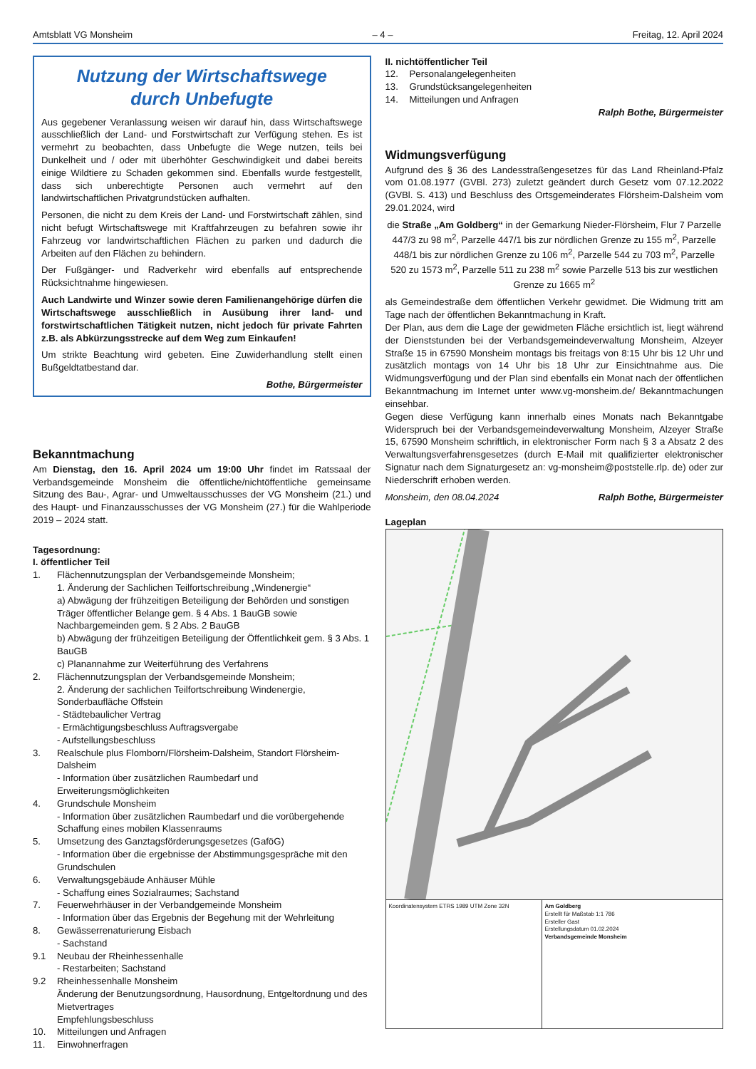Amtsblatt VG Monsheim – 4 – Freitag, 12. April 2024
Nutzung der Wirtschaftswege
durch Unbefugte
Aus gegebener Veranlassung weisen wir darauf hin, dass Wirtschaftswege ausschließlich der Land- und Forstwirtschaft zur Verfügung stehen. Es ist vermehrt zu beobachten, dass Unbefugte die Wege nutzen, teils bei Dunkelheit und / oder mit überhöhter Geschwindigkeit und dabei bereits einige Wildtiere zu Schaden gekommen sind. Ebenfalls wurde festgestellt, dass sich unberechtigte Personen auch vermehrt auf den landwirtschaftlichen Privatgrundstücken aufhalten.
Personen, die nicht zu dem Kreis der Land- und Forstwirtschaft zählen, sind nicht befugt Wirtschaftswege mit Kraftfahrzeugen zu befahren sowie ihr Fahrzeug vor landwirtschaftlichen Flächen zu parken und dadurch die Arbeiten auf den Flächen zu behindern.
Der Fußgänger- und Radverkehr wird ebenfalls auf entsprechende Rücksichtnahme hingewiesen.
Auch Landwirte und Winzer sowie deren Familienangehörige dürfen die Wirtschaftswege ausschließlich in Ausübung ihrer land- und forstwirtschaftlichen Tätigkeit nutzen, nicht jedoch für private Fahrten z.B. als Abkürzungsstrecke auf dem Weg zum Einkaufen!
Um strikte Beachtung wird gebeten. Eine Zuwiderhandlung stellt einen Bußgeldtatbestand dar.
Bothe, Bürgermeister
Bekanntmachung
Am Dienstag, den 16. April 2024 um 19:00 Uhr findet im Ratssaal der Verbandsgemeinde Monsheim die öffentliche/nichtöffentliche gemeinsame Sitzung des Bau-, Agrar- und Umweltausschusses der VG Monsheim (21.) und des Haupt- und Finanzausschusses der VG Monsheim (27.) für die Wahlperiode 2019 – 2024 statt.
Tagesordnung:
I. öffentlicher Teil
1. Flächennutzungsplan der Verbandsgemeinde Monsheim;
1. Änderung der Sachlichen Teilfortschreibung „Windenergie“
a) Abwägung der frühzeitigen Beteiligung der Behörden und sonstigen Träger öffentlicher Belange gem. § 4 Abs. 1 BauGB sowie Nachbargemeinden gem. § 2 Abs. 2 BauGB
b) Abwägung der frühzeitigen Beteiligung der Öffentlichkeit gem. § 3 Abs. 1 BauGB
c) Planannahme zur Weiterführung des Verfahrens
2. Flächennutzungsplan der Verbandsgemeinde Monsheim;
2. Änderung der sachlichen Teilfortschreibung Windenergie, Sonderbaufläche Offstein
- Städtebaulicher Vertrag
- Ermächtigungsbeschluss Auftragsvergabe
- Aufstellungsbeschluss
3. Realschule plus Flomborn/Flörsheim-Dalsheim, Standort Flörsheim-Dalsheim
- Information über zusätzlichen Raumbedarf und Erweiterungsmöglichkeiten
4. Grundschule Monsheim
- Information über zusätzlichen Raumbedarf und die vorübergehende Schaffung eines mobilen Klassenraums
5. Umsetzung des Ganztagsförderungsgesetzes (GaföG)
- Information über die ergebnisse der Abstimmungsgespräche mit den Grundschulen
6. Verwaltungsgebäude Anhäuser Mühle
- Schaffung eines Sozialraumes; Sachstand
7. Feuerwehrhäuser in der Verbandgemeinde Monsheim
- Information über das Ergebnis der Begehung mit der Wehrleitung
8. Gewässerrenaturierung Eisbach
- Sachstand
9.1 Neubau der Rheinhessenhalle
- Restarbeiten; Sachstand
9.2 Rheinhessenhalle Monsheim
Änderung der Benutzungsordnung, Hausordnung, Entgeltordnung und des Mietvertrages
Empfehlungsbeschluss
10. Mitteilungen und Anfragen
11. Einwohnerfragen
II. nichtöffentlicher Teil
12. Personalangelegenheiten
13. Grundstücksangelegenheiten
14. Mitteilungen und Anfragen
Ralph Bothe, Bürgermeister
Widmungsverfügung
Aufgrund des § 36 des Landesstraßengesetzes für das Land Rheinland-Pfalz vom 01.08.1977 (GVBl. 273) zuletzt geändert durch Gesetz vom 07.12.2022 (GVBl. S. 413) und Beschluss des Ortsgemeinderates Flörsheim-Dalsheim vom 29.01.2024, wird
die Straße „Am Goldberg“ in der Gemarkung Nieder-Flörsheim, Flur 7 Parzelle 447/3 zu 98 m<sup>2</sup>, Parzelle 447/1 bis zur nördlichen Grenze zu 155 m<sup>2</sup>, Parzelle 448/1 bis zur nördlichen Grenze zu 106 m<sup>2</sup>, Parzelle 544 zu 703 m<sup>2</sup>, Parzelle 520 zu 1573 m<sup>2</sup>, Parzelle 511 zu 238 m<sup>2</sup> sowie Parzelle 513 bis zur westlichen Grenze zu 1665 m<sup>2</sup>
als Gemeindestraße dem öffentlichen Verkehr gewidmet. Die Widmung tritt am Tage nach der öffentlichen Bekanntmachung in Kraft.
Der Plan, aus dem die Lage der gewidmeten Fläche ersichtlich ist, liegt während der Dienststunden bei der Verbandsgemeindeverwaltung Monsheim, Alzeyer Straße 15 in 67590 Monsheim montags bis freitags von 8:15 Uhr bis 12 Uhr und zusätzlich montags von 14 Uhr bis 18 Uhr zur Einsichtnahme aus. Die Widmungsverfügung und der Plan sind ebenfalls ein Monat nach der öffentlichen Bekanntmachung im Internet unter www.vg-monsheim.de/ Bekanntmachungen einsehbar.
Gegen diese Verfügung kann innerhalb eines Monats nach Bekanntgabe Widerspruch bei der Verbandsgemeindeverwaltung Monsheim, Alzeyer Straße 15, 67590 Monsheim schriftlich, in elektronischer Form nach § 3 a Absatz 2 des Verwaltungsverfahrensgesetzes (durch E-Mail mit qualifizierter elektronischer Signatur nach dem Signaturgesetz an: vg-monsheim@poststelle.rlp. de) oder zur Niederschrift erhoben werden.
Monsheim, den 08.04.2024 Ralph Bothe, Bürgermeister
Lageplan
Koordinatensystem ETRS 1989 UTM Zone 32N Am Goldberg
Erstellt für Maßstab 1:1 786
Ersteller Gast
Erstellungsdatum 01.02.2024
Verbandsgemeinde Monsheim